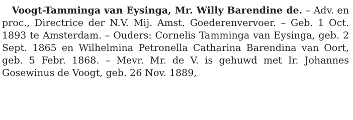Voogt-Tamminga van Eysinga, Mr. Willy Barendine de. – Adv. en proc., Directrice der N.V. Mij. Amst. Goederenvervoer. – Geb. 1 Oct. 1893 te Amsterdam. – Ouders: Cornelis Tamminga van Eysinga, geb. 2 Sept. 1865 en Wilhelmina Petronella Catharina Barendina van Oort, geb. 5 Febr. 1868. – Mevr. Mr. de V. is gehuwd met Ir. Johannes Gosewinus de Voogt, geb. 26 Nov. 1889,